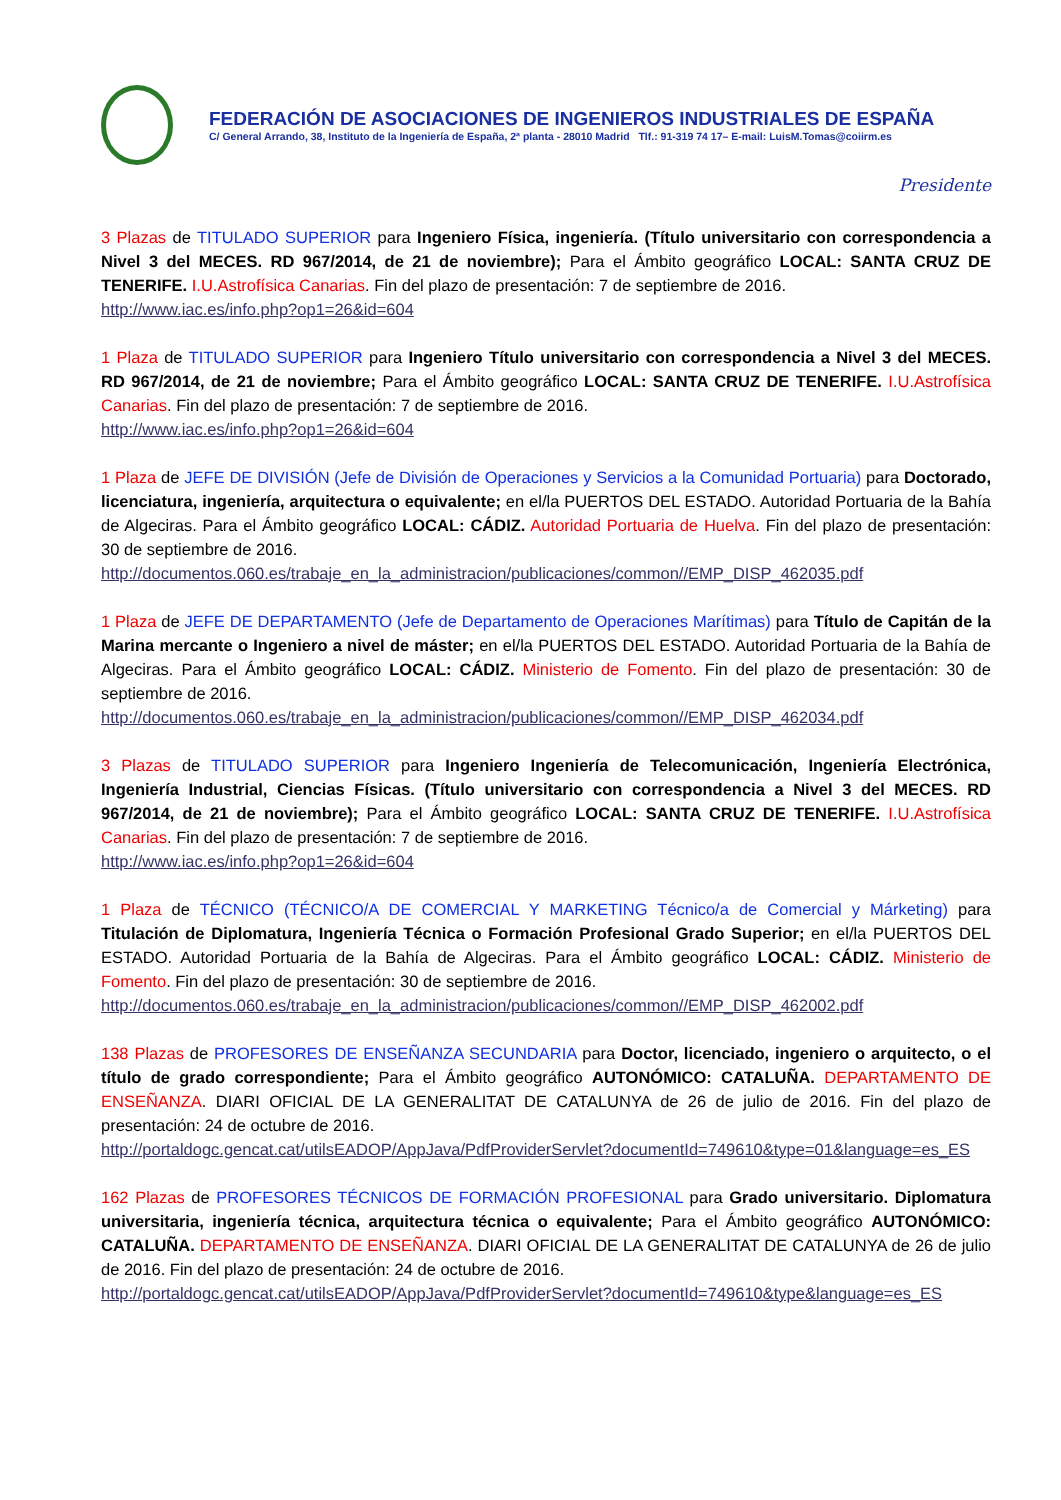FEDERACIÓN DE ASOCIACIONES DE INGENIEROS INDUSTRIALES DE ESPAÑA
C/ General Arrando, 38, Instituto de la Ingeniería de España, 2ª planta - 28010 Madrid Tlf.: 91-319 74 17– E-mail: LuisM.Tomas@coiirm.es
Presidente
3 Plazas de TITULADO SUPERIOR para Ingeniero Física, ingeniería. (Título universitario con correspondencia a Nivel 3 del MECES. RD 967/2014, de 21 de noviembre); Para el Ámbito geográfico LOCAL: SANTA CRUZ DE TENERIFE. I.U.Astrofísica Canarias. Fin del plazo de presentación: 7 de septiembre de 2016.
http://www.iac.es/info.php?op1=26&id=604
1 Plaza de TITULADO SUPERIOR para Ingeniero Título universitario con correspondencia a Nivel 3 del MECES. RD 967/2014, de 21 de noviembre; Para el Ámbito geográfico LOCAL: SANTA CRUZ DE TENERIFE. I.U.Astrofísica Canarias. Fin del plazo de presentación: 7 de septiembre de 2016.
http://www.iac.es/info.php?op1=26&id=604
1 Plaza de JEFE DE DIVISIÓN (Jefe de División de Operaciones y Servicios a la Comunidad Portuaria) para Doctorado, licenciatura, ingeniería, arquitectura o equivalente; en el/la PUERTOS DEL ESTADO. Autoridad Portuaria de la Bahía de Algeciras. Para el Ámbito geográfico LOCAL: CÁDIZ. Autoridad Portuaria de Huelva. Fin del plazo de presentación: 30 de septiembre de 2016.
http://documentos.060.es/trabaje_en_la_administracion/publicaciones/common//EMP_DISP_462035.pdf
1 Plaza de JEFE DE DEPARTAMENTO (Jefe de Departamento de Operaciones Marítimas) para Título de Capitán de la Marina mercante o Ingeniero a nivel de máster; en el/la PUERTOS DEL ESTADO. Autoridad Portuaria de la Bahía de Algeciras. Para el Ámbito geográfico LOCAL: CÁDIZ. Ministerio de Fomento. Fin del plazo de presentación: 30 de septiembre de 2016.
http://documentos.060.es/trabaje_en_la_administracion/publicaciones/common//EMP_DISP_462034.pdf
3 Plazas de TITULADO SUPERIOR para Ingeniero Ingeniería de Telecomunicación, Ingeniería Electrónica, Ingeniería Industrial, Ciencias Físicas. (Título universitario con correspondencia a Nivel 3 del MECES. RD 967/2014, de 21 de noviembre); Para el Ámbito geográfico LOCAL: SANTA CRUZ DE TENERIFE. I.U.Astrofísica Canarias. Fin del plazo de presentación: 7 de septiembre de 2016.
http://www.iac.es/info.php?op1=26&id=604
1 Plaza de TÉCNICO (TÉCNICO/A DE COMERCIAL Y MARKETING Técnico/a de Comercial y Márketing) para Titulación de Diplomatura, Ingeniería Técnica o Formación Profesional Grado Superior; en el/la PUERTOS DEL ESTADO. Autoridad Portuaria de la Bahía de Algeciras. Para el Ámbito geográfico LOCAL: CÁDIZ. Ministerio de Fomento. Fin del plazo de presentación: 30 de septiembre de 2016.
http://documentos.060.es/trabaje_en_la_administracion/publicaciones/common//EMP_DISP_462002.pdf
138 Plazas de PROFESORES DE ENSEÑANZA SECUNDARIA para Doctor, licenciado, ingeniero o arquitecto, o el título de grado correspondiente; Para el Ámbito geográfico AUTONÓMICO: CATALUÑA. DEPARTAMENTO DE ENSEÑANZA. DIARI OFICIAL DE LA GENERALITAT DE CATALUNYA de 26 de julio de 2016. Fin del plazo de presentación: 24 de octubre de 2016.
http://portaldogc.gencat.cat/utilsEADOP/AppJava/PdfProviderServlet?documentId=749610&type=01&language=es_ES
162 Plazas de PROFESORES TÉCNICOS DE FORMACIÓN PROFESIONAL para Grado universitario. Diplomatura universitaria, ingeniería técnica, arquitectura técnica o equivalente; Para el Ámbito geográfico AUTONÓMICO: CATALUÑA. DEPARTAMENTO DE ENSEÑANZA. DIARI OFICIAL DE LA GENERALITAT DE CATALUNYA de 26 de julio de 2016. Fin del plazo de presentación: 24 de octubre de 2016.
http://portaldogc.gencat.cat/utilsEADOP/AppJava/PdfProviderServlet?documentId=749610&type&language=es_ES